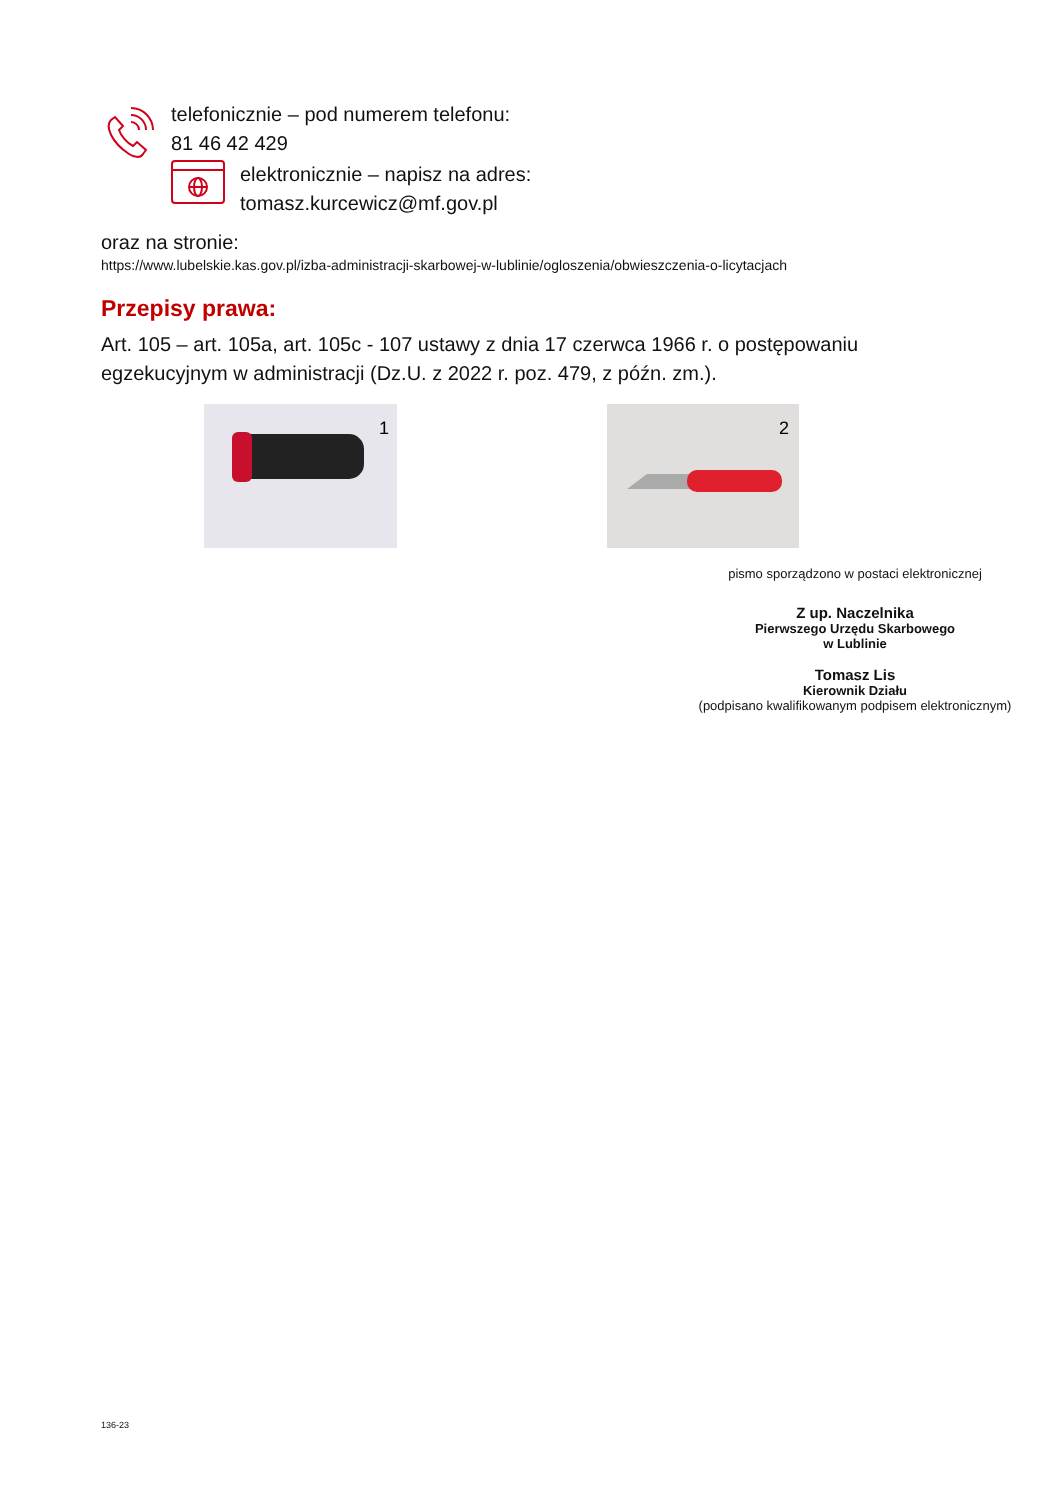telefonicznie – pod numerem telefonu:
81 46 42 429
elektronicznie – napisz na adres:
tomasz.kurcewicz@mf.gov.pl
oraz na stronie:
https://www.lubelskie.kas.gov.pl/izba-administracji-skarbowej-w-lublinie/ogloszenia/obwieszczenia-o-licytacjach
Przepisy prawa:
Art. 105 – art. 105a, art. 105c - 107 ustawy z dnia 17 czerwca 1966 r. o postępowaniu egzekucyjnym w administracji (Dz.U. z 2022 r. poz. 479, z późn. zm.).
1
2
pismo sporządzono w postaci elektronicznej
Z up. Naczelnika
Pierwszego Urzędu Skarbowego
w Lublinie
Tomasz Lis
Kierownik Działu
(podpisano kwalifikowanym podpisem elektronicznym)
136-23